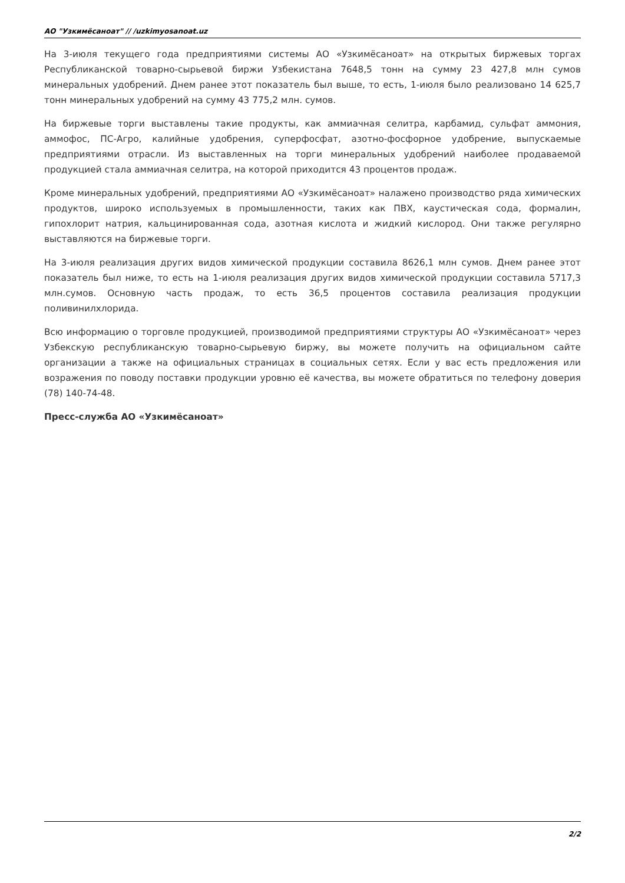АО "Узкимёсаноат" // /uzkimyosanoat.uz
На 3-июля текущего года предприятиями системы АО «Узкимёсаноат» на открытых биржевых торгах Республиканской товарно-сырьевой биржи Узбекистана 7648,5 тонн на сумму 23 427,8 млн сумов минеральных удобрений. Днем ранее этот показатель был выше, то есть, 1-июля было реализовано 14 625,7 тонн минеральных удобрений на сумму 43 775,2 млн. сумов.
На биржевые торги выставлены такие продукты, как аммиачная селитра, карбамид, сульфат аммония, аммофос, ПС-Агро, калийные удобрения, суперфосфат, азотно-фосфорное удобрение, выпускаемые предприятиями отрасли. Из выставленных на торги минеральных удобрений наиболее продаваемой продукцией стала аммиачная селитра, на которой приходится 43 процентов продаж.
Кроме минеральных удобрений, предприятиями АО «Узкимёсаноат» налажено производство ряда химических продуктов, широко используемых в промышленности, таких как ПВХ, каустическая сода, формалин, гипохлорит натрия, кальцинированная сода, азотная кислота и жидкий кислород. Они также регулярно выставляются на биржевые торги.
На 3-июля реализация других видов химической продукции составила 8626,1 млн сумов. Днем ранее этот показатель был ниже, то есть на 1-июля реализация других видов химической продукции составила 5717,3 млн.сумов. Основную часть продаж, то есть 36,5 процентов составила реализация продукции поливинилхлорида.
Всю информацию о торговле продукцией, производимой предприятиями структуры АО «Узкимёсаноат» через Узбекскую республиканскую товарно-сырьевую биржу, вы можете получить на официальном сайте организации а также на официальных страницах в социальных сетях. Если у вас есть предложения или возражения по поводу поставки продукции уровню её качества, вы можете обратиться по телефону доверия (78) 140-74-48.
Пресс-служба АО «Узкимёсаноат»
2/2